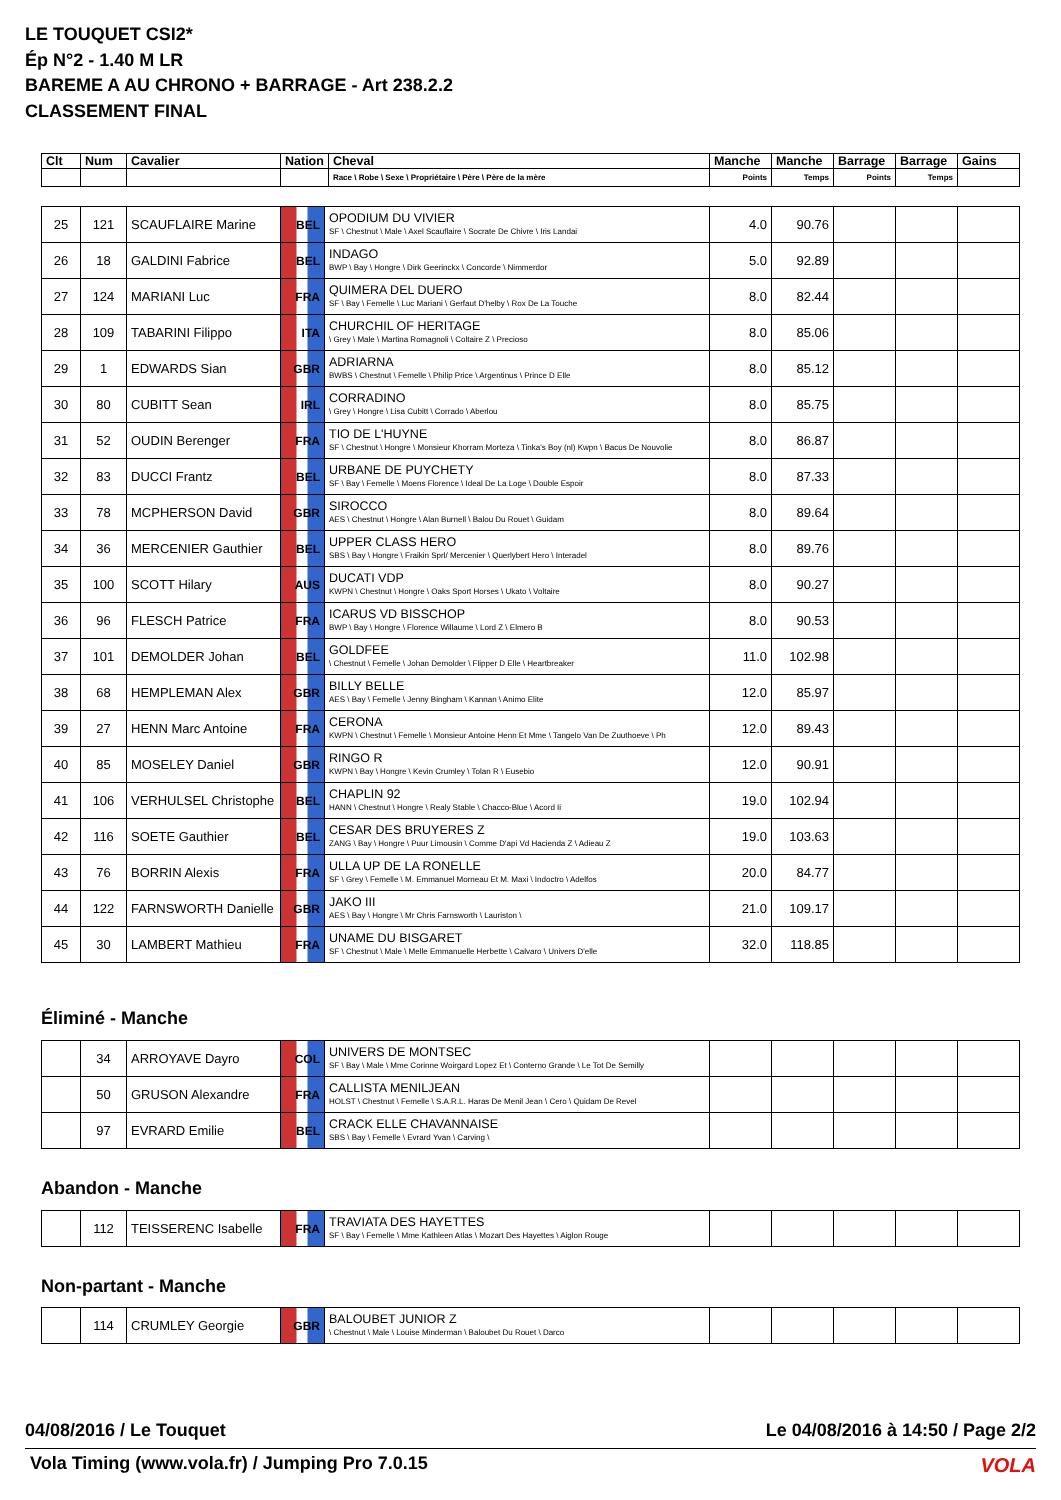LE TOUQUET CSI2*
Ép N°2 - 1.40 M LR
BAREME A AU CHRONO + BARRAGE - Art 238.2.2
CLASSEMENT FINAL
| Clt | Num | Cavalier | Nation | Cheval | Manche | Manche | Barrage | Barrage | Gains |
| --- | --- | --- | --- | --- | --- | --- | --- | --- | --- |
| | | | | Race \ Robe \ Sexe \ Propriétaire \ Père \ Père de la mère | Points | Temps | Points | Temps | |
| 25 | 121 | SCAUFLAIRE Marine | BEL | OPODIUM DU VIVIER SF \ Chestnut \ Male \ Axel Scauflaire \ Socrate De Chivre \ Iris Landai | 4.0 | 90.76 | | | |
| 26 | 18 | GALDINI Fabrice | BEL | INDAGO BWP \ Bay \ Hongre \ Dirk Geerinckx \ Concorde \ Nimmerdor | 5.0 | 92.89 | | | |
| 27 | 124 | MARIANI Luc | FRA | QUIMERA DEL DUERO SF \ Bay \ Femelle \ Luc Mariani \ Gerfaut D'helby \ Rox De La Touche | 8.0 | 82.44 | | | |
| 28 | 109 | TABARINI Filippo | ITA | CHURCHIL OF HERITAGE \ Grey \ Male \ Martina Romagnoli \ Coltaire Z \ Precioso | 8.0 | 85.06 | | | |
| 29 | 1 | EDWARDS Sian | GBR | ADRIARNA BWBS \ Chestnut \ Femelle \ Philip Price \ Argentinus \ Prince D Elle | 8.0 | 85.12 | | | |
| 30 | 80 | CUBITT Sean | IRL | CORRADINO \ Grey \ Hongre \ Lisa Cubitt \ Corrado \ Aberlou | 8.0 | 85.75 | | | |
| 31 | 52 | OUDIN Berenger | FRA | TIO DE L'HUYNE SF \ Chestnut \ Hongre \ Monsieur Khorram Morteza \ Tinka's Boy (nl) Kwpn \ Bacus De Nouvolie | 8.0 | 86.87 | | | |
| 32 | 83 | DUCCI Frantz | BEL | URBANE DE PUYCHETY SF \ Bay \ Femelle \ Moens Florence \ Ideal De La Loge \ Double Espoir | 8.0 | 87.33 | | | |
| 33 | 78 | MCPHERSON David | GBR | SIROCCO AES \ Chestnut \ Hongre \ Alan Burnell \ Balou Du Rouet \ Guidam | 8.0 | 89.64 | | | |
| 34 | 36 | MERCENIER Gauthier | BEL | UPPER CLASS HERO SBS \ Bay \ Hongre \ Fraikin Sprl/ Mercenier \ Querlybert Hero \ Interadel | 8.0 | 89.76 | | | |
| 35 | 100 | SCOTT Hilary | AUS | DUCATI VDP KWPN \ Chestnut \ Hongre \ Oaks Sport Horses \ Ukato \ Voltaire | 8.0 | 90.27 | | | |
| 36 | 96 | FLESCH Patrice | FRA | ICARUS VD BISSCHOP BWP \ Bay \ Hongre \ Florence Willaume \ Lord Z \ Elmero B | 8.0 | 90.53 | | | |
| 37 | 101 | DEMOLDER Johan | BEL | GOLDFEE \ Chestnut \ Femelle \ Johan Demolder \ Flipper D Elle \ Heartbreaker | 11.0 | 102.98 | | | |
| 38 | 68 | HEMPLEMAN Alex | GBR | BILLY BELLE AES \ Bay \ Femelle \ Jenny Bingham \ Kannan \ Animo Elite | 12.0 | 85.97 | | | |
| 39 | 27 | HENN Marc Antoine | FRA | CERONA KWPN \ Chestnut \ Femelle \ Monsieur Antoine Henn Et Mme \ Tangelo Van De Zuuthoeve \ Ph | 12.0 | 89.43 | | | |
| 40 | 85 | MOSELEY Daniel | GBR | RINGO R KWPN \ Bay \ Hongre \ Kevin Crumley \ Tolan R \ Eusebio | 12.0 | 90.91 | | | |
| 41 | 106 | VERHULSEL Christophe | BEL | CHAPLIN 92 HANN \ Chestnut \ Hongre \ Realy Stable \ Chacco-Blue \ Acord Ii | 19.0 | 102.94 | | | |
| 42 | 116 | SOETE Gauthier | BEL | CESAR DES BRUYERES Z ZANG \ Bay \ Hongre \ Puur Limousin \ Comme D'api Vd Hacienda Z \ Adieau Z | 19.0 | 103.63 | | | |
| 43 | 76 | BORRIN Alexis | FRA | ULLA UP DE LA RONELLE SF \ Grey \ Femelle \ M. Emmanuel Morneau Et M. Maxi \ Indoctro \ Adelfos | 20.0 | 84.77 | | | |
| 44 | 122 | FARNSWORTH Danielle | GBR | JAKO III AES \ Bay \ Hongre \ Mr Chris Farnsworth \ Lauriston \ | 21.0 | 109.17 | | | |
| 45 | 30 | LAMBERT Mathieu | FRA | UNAME DU BISGARET SF \ Chestnut \ Male \ Melle Emmanuelle Herbette \ Calvaro \ Univers D'elle | 32.0 | 118.85 | | | |
Éliminé - Manche
| | 34 | ARROYAVE Dayro | COL | UNIVERS DE MONTSEC SF \ Bay \ Male \ Mme Corinne Woirgard Lopez Et \ Conterno Grande \ Le Tot De Semilly | | | | | |
| | 50 | GRUSON Alexandre | FRA | CALLISTA MENILJEAN HOLST \ Chestnut \ Femelle \ S.A.R.L. Haras De Menil Jean \ Cero \ Quidam De Revel | | | | | |
| | 97 | EVRARD Emilie | BEL | CRACK ELLE CHAVANNAISE SBS \ Bay \ Femelle \ Evrard Yvan \ Carving \ | | | | | |
Abandon - Manche
| | 112 | TEISSERENC Isabelle | FRA | TRAVIATA DES HAYETTES SF \ Bay \ Femelle \ Mme Kathleen Atlas \ Mozart Des Hayettes \ Aiglon Rouge | | | | | |
Non-partant - Manche
| | 114 | CRUMLEY Georgie | GBR | BALOUBET JUNIOR Z \ Chestnut \ Male \ Louise Minderman \ Baloubet Du Rouet \ Darco | | | | | |
04/08/2016 / Le Touquet
Le 04/08/2016 à 14:50 / Page 2/2
Vola Timing (www.vola.fr) / Jumping Pro 7.0.15
VOLA